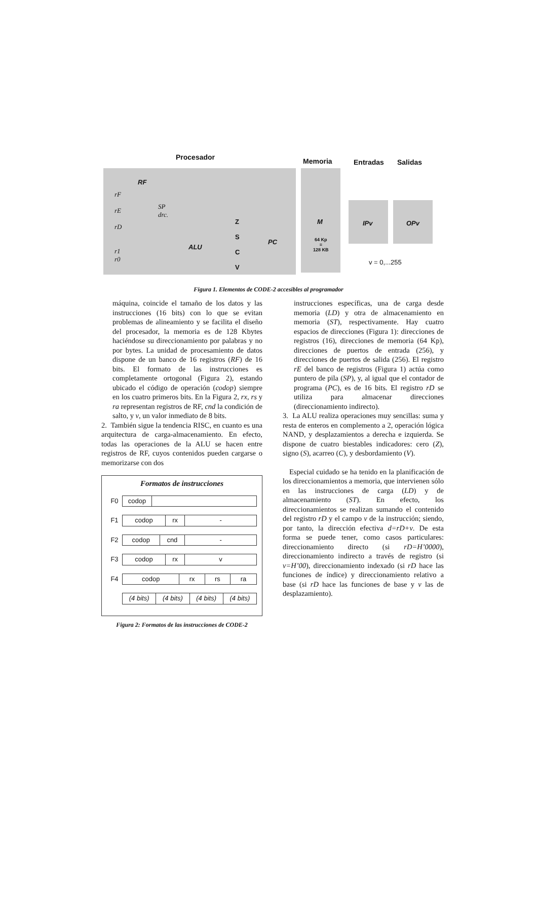Procesador Memoria Entradas Salidas
RF
rF
rE
rD
r1
r0
SP
drc.
ALU
Z
S
C
V
PC
M
64 Kp
=
128 KB
IPv OPv
v = 0,...255
Figura 1. Elementos de CODE-2 accesibles al programador
máquina, coincide el tamaño de los datos y las instrucciones (16 bits) con lo que se evitan problemas de alineamiento y se facilita el diseño del procesador, la memoria es de 128 Kbytes haciéndose su direccionamiento por palabras y no por bytes. La unidad de procesamiento de datos dispone de un banco de 16 registros (RF) de 16 bits. El formato de las instrucciones es completamente ortogonal (Figura 2), estando ubicado el código de operación (codop) siempre en los cuatro primeros bits. En la Figura 2, rx, rs y ra representan registros de RF, cnd la condición de salto, y v, un valor inmediato de 8 bits.
2. También sigue la tendencia RISC, en cuanto es una arquitectura de carga-almacenamiento. En efecto, todas las operaciones de la ALU se hacen entre registros de RF, cuyos contenidos pueden cargarse o memorizarse con dos
Formatos de instrucciones
| F0 | codop | |
| F1 | codop | rx | - |
| F2 | codop | cnd | - |
| F3 | codop | rx | v |
| F4 | codop | rx | rs | ra |
| | (4 bits) | (4 bits) | (4 bits) | (4 bits) |
Figura 2: Formatos de las instrucciones de CODE-2
instrucciones específicas, una de carga desde memoria (LD) y otra de almacenamiento en memoria (ST), respectivamente. Hay cuatro espacios de direcciones (Figura 1): direcciones de registros (16), direcciones de memoria (64 Kp), direcciones de puertos de entrada (256), y direcciones de puertos de salida (256). El registro rE del banco de registros (Figura 1) actúa como puntero de pila (SP), y, al igual que el contador de programa (PC), es de 16 bits. El registro rD se utiliza para almacenar direcciones (direccionamiento indirecto).
3. La ALU realiza operaciones muy sencillas: suma y resta de enteros en complemento a 2, operación lógica NAND, y desplazamientos a derecha e izquierda. Se dispone de cuatro biestables indicadores: cero (Z), signo (S), acarreo (C), y desbordamiento (V).
Especial cuidado se ha tenido en la planificación de los direccionamientos a memoria, que intervienen sólo en las instrucciones de carga (LD) y de almacenamiento (ST). En efecto, los direccionamientos se realizan sumando el contenido del registro rD y el campo v de la instrucción; siendo, por tanto, la dirección efectiva d=rD+v. De esta forma se puede tener, como casos particulares: direccionamiento directo (si rD=H’0000), direccionamiento indirecto a través de registro (si v=H’00), direccionamiento indexado (si rD hace las funciones de índice) y direccionamiento relativo a base (si rD hace las funciones de base y v las de desplazamiento).